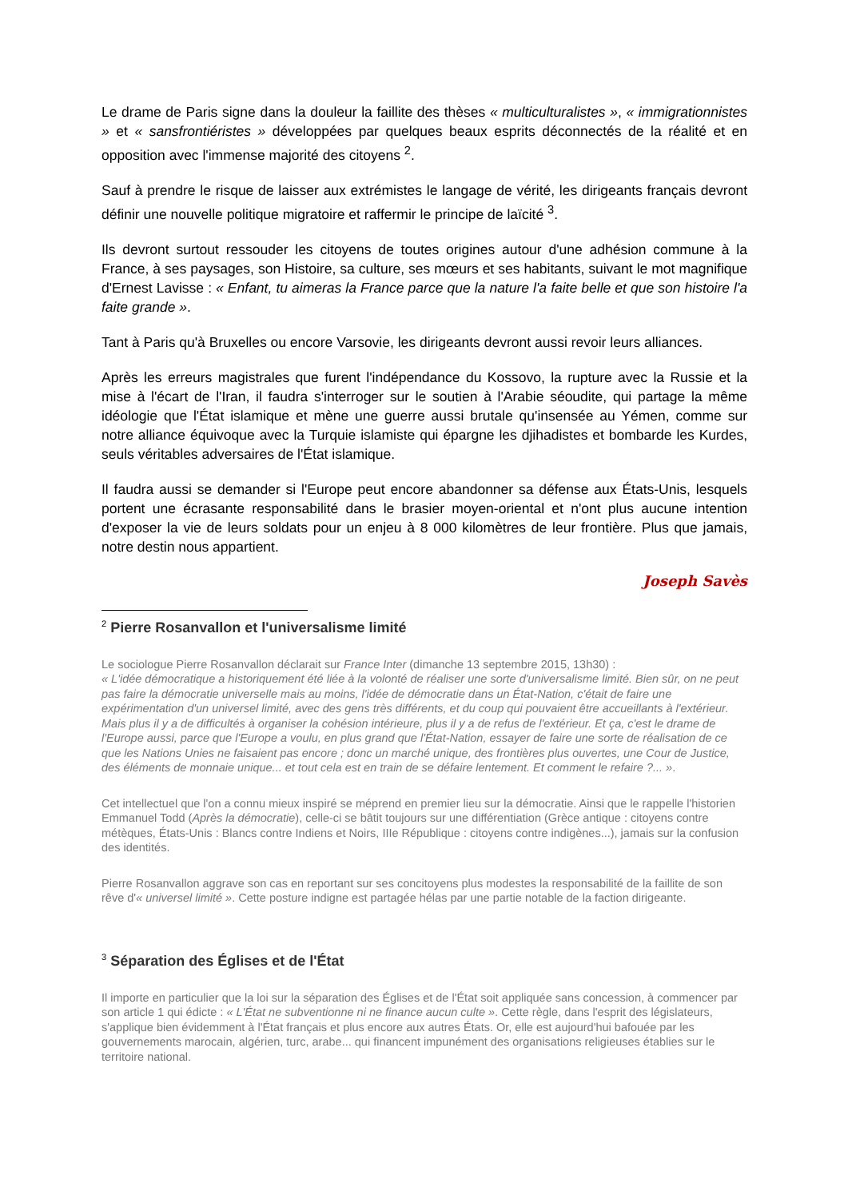Le drame de Paris signe dans la douleur la faillite des thèses « multiculturalistes », « immigrationnistes » et « sansfrontiéristes » développées par quelques beaux esprits déconnectés de la réalité et en opposition avec l'immense majorité des citoyens <sup>2</sup>.
Sauf à prendre le risque de laisser aux extrémistes le langage de vérité, les dirigeants français devront définir une nouvelle politique migratoire et raffermir le principe de laïcité <sup>3</sup>.
Ils devront surtout ressouder les citoyens de toutes origines autour d'une adhésion commune à la France, à ses paysages, son Histoire, sa culture, ses mœurs et ses habitants, suivant le mot magnifique d'Ernest Lavisse : « Enfant, tu aimeras la France parce que la nature l'a faite belle et que son histoire l'a faite grande ».
Tant à Paris qu'à Bruxelles ou encore Varsovie, les dirigeants devront aussi revoir leurs alliances.
Après les erreurs magistrales que furent l'indépendance du Kossovo, la rupture avec la Russie et la mise à l'écart de l'Iran, il faudra s'interroger sur le soutien à l'Arabie séoudite, qui partage la même idéologie que l'État islamique et mène une guerre aussi brutale qu'insensée au Yémen, comme sur notre alliance équivoque avec la Turquie islamiste qui épargne les djihadistes et bombarde les Kurdes, seuls véritables adversaires de l'État islamique.
Il faudra aussi se demander si l'Europe peut encore abandonner sa défense aux États-Unis, lesquels portent une écrasante responsabilité dans le brasier moyen-oriental et n'ont plus aucune intention d'exposer la vie de leurs soldats pour un enjeu à 8 000 kilomètres de leur frontière. Plus que jamais, notre destin nous appartient.
Joseph Savès
<sup>2</sup> Pierre Rosanvallon et l'universalisme limité
Le sociologue Pierre Rosanvallon déclarait sur France Inter (dimanche 13 septembre 2015, 13h30) :
« L'idée démocratique a historiquement été liée à la volonté de réaliser une sorte d'universalisme limité. Bien sûr, on ne peut pas faire la démocratie universelle mais au moins, l'idée de démocratie dans un État-Nation, c'était de faire une expérimentation d'un universel limité, avec des gens très différents, et du coup qui pouvaient être accueillants à l'extérieur. Mais plus il y a de difficultés à organiser la cohésion intérieure, plus il y a de refus de l'extérieur. Et ça, c'est le drame de l'Europe aussi, parce que l'Europe a voulu, en plus grand que l'État-Nation, essayer de faire une sorte de réalisation de ce que les Nations Unies ne faisaient pas encore ; donc un marché unique, des frontières plus ouvertes, une Cour de Justice, des éléments de monnaie unique... et tout cela est en train de se défaire lentement. Et comment le refaire ?... ».
Cet intellectuel que l'on a connu mieux inspiré se méprend en premier lieu sur la démocratie. Ainsi que le rappelle l'historien Emmanuel Todd (Après la démocratie), celle-ci se bâtit toujours sur une différentiation (Grèce antique : citoyens contre métèques, États-Unis : Blancs contre Indiens et Noirs, IIIe République : citoyens contre indigènes...), jamais sur la confusion des identités.
Pierre Rosanvallon aggrave son cas en reportant sur ses concitoyens plus modestes la responsabilité de la faillite de son rêve d'« universel limité ». Cette posture indigne est partagée hélas par une partie notable de la faction dirigeante.
<sup>3</sup> Séparation des Églises et de l'État
Il importe en particulier que la loi sur la séparation des Églises et de l'État soit appliquée sans concession, à commencer par son article 1 qui édicte : « L'État ne subventionne ni ne finance aucun culte ». Cette règle, dans l'esprit des législateurs, s'applique bien évidemment à l'État français et plus encore aux autres États. Or, elle est aujourd'hui bafouée par les gouvernements marocain, algérien, turc, arabe... qui financent impunément des organisations religieuses établies sur le territoire national.